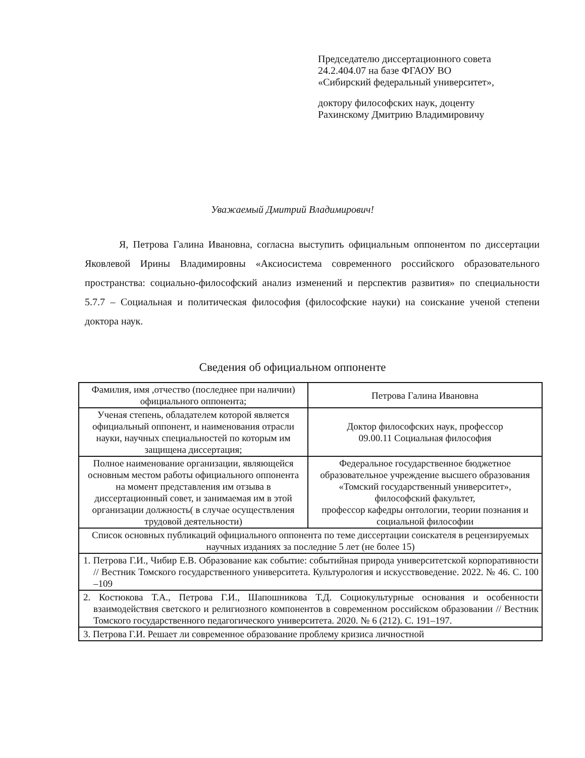Председателю диссертационного совета
24.2.404.07 на базе ФГАОУ ВО
«Сибирский федеральный университет»,
доктору философских наук, доценту
Рахинскому Дмитрию Владимировичу
Уважаемый Дмитрий Владимирович!
Я, Петрова Галина Ивановна, согласна выступить официальным оппонентом по диссертации Яковлевой Ирины Владимировны «Аксиосистема современного российского образовательного пространства: социально-философский анализ изменений и перспектив развития» по специальности 5.7.7 – Социальная и политическая философия (философские науки) на соискание ученой степени доктора наук.
Сведения об официальном оппоненте
| Фамилия, имя ,отчество (последнее при наличии) официального оппонента; | Петрова Галина Ивановна |
| Ученая степень, обладателем которой является официальный оппонент, и наименования отрасли науки, научных специальностей по которым им защищена диссертация; | Доктор философских наук, профессор 09.00.11 Социальная философия |
| Полное наименование организации, являющейся основным местом работы официального оппонента на момент представления им отзыва в диссертационный совет, и занимаемая им в этой организации должность( в случае осуществления трудовой деятельности) | Федеральное государственное бюджетное образовательное учреждение высшего образования «Томский государственный университет», философский факультет, профессор кафедры онтологии, теории познания и социальной философии |
| Список основных публикаций официального оппонента по теме диссертации соискателя в рецензируемых научных изданиях за последние 5 лет (не более 15) | |
| 1. Петрова Г.И., Чибир Е.В. Образование как событие: событийная природа университетской корпоративности // Вестник Томского государственного университета. Культурология и искусствоведение. 2022. № 46. С. 100 –109 | |
| 2. Костюкова Т.А., Петрова Г.И., Шапошникова Т.Д. Социокультурные основания и особенности взаимодействия светского и религиозного компонентов в современном российском образовании // Вестник Томского государственного педагогического университета. 2020. № 6 (212). С. 191–197. | |
| 3. Петрова Г.И. Решает ли современное образование проблему кризиса личностной | |